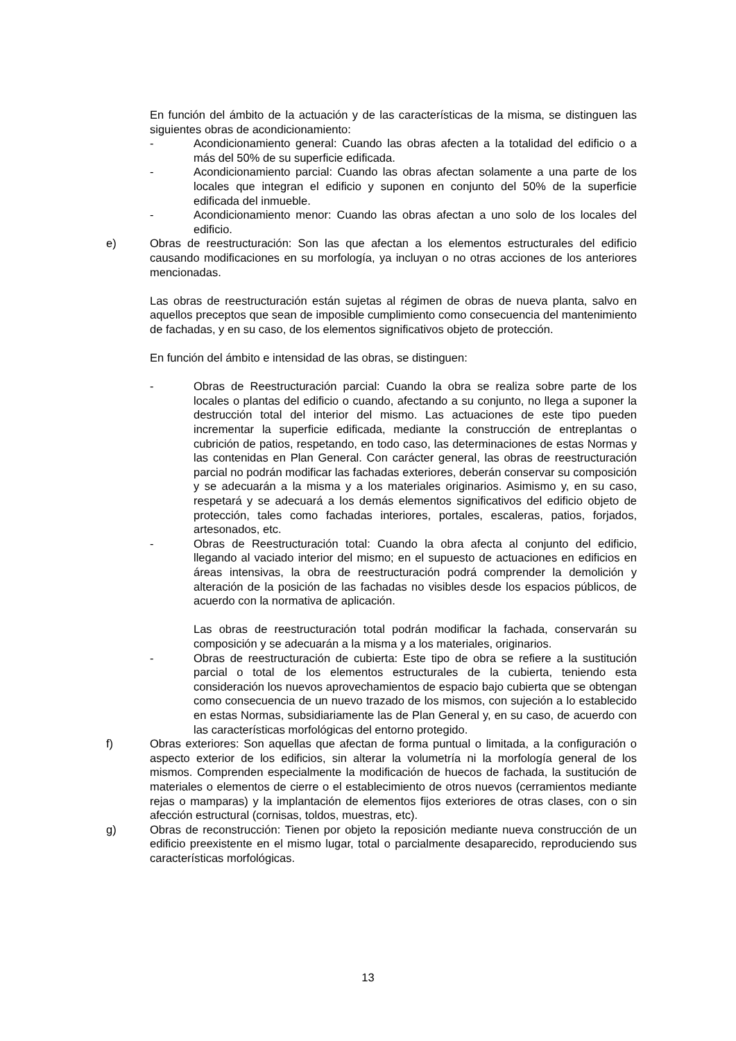En función del ámbito de la actuación y de las características de la misma, se distinguen las siguientes obras de acondicionamiento:
- Acondicionamiento general: Cuando las obras afecten a la totalidad del edificio o a más del 50% de su superficie edificada.
- Acondicionamiento parcial: Cuando las obras afectan solamente a una parte de los locales que integran el edificio y suponen en conjunto del 50% de la superficie edificada del inmueble.
- Acondicionamiento menor: Cuando las obras afectan a uno solo de los locales del edificio.
e) Obras de reestructuración: Son las que afectan a los elementos estructurales del edificio causando modificaciones en su morfología, ya incluyan o no otras acciones de los anteriores mencionadas.
Las obras de reestructuración están sujetas al régimen de obras de nueva planta, salvo en aquellos preceptos que sean de imposible cumplimiento como consecuencia del mantenimiento de fachadas, y en su caso, de los elementos significativos objeto de protección.
En función del ámbito e intensidad de las obras, se distinguen:
- Obras de Reestructuración parcial: Cuando la obra se realiza sobre parte de los locales o plantas del edificio o cuando, afectando a su conjunto, no llega a suponer la destrucción total del interior del mismo. Las actuaciones de este tipo pueden incrementar la superficie edificada, mediante la construcción de entreplantas o cubrición de patios, respetando, en todo caso, las determinaciones de estas Normas y las contenidas en Plan General. Con carácter general, las obras de reestructuración parcial no podrán modificar las fachadas exteriores, deberán conservar su composición y se adecuarán a la misma y a los materiales originarios. Asimismo y, en su caso, respetará y se adecuará a los demás elementos significativos del edificio objeto de protección, tales como fachadas interiores, portales, escaleras, patios, forjados, artesonados, etc.
- Obras de Reestructuración total: Cuando la obra afecta al conjunto del edificio, llegando al vaciado interior del mismo; en el supuesto de actuaciones en edificios en áreas intensivas, la obra de reestructuración podrá comprender la demolición y alteración de la posición de las fachadas no visibles desde los espacios públicos, de acuerdo con la normativa de aplicación.
Las obras de reestructuración total podrán modificar la fachada, conservarán su composición y se adecuarán a la misma y a los materiales, originarios.
- Obras de reestructuración de cubierta: Este tipo de obra se refiere a la sustitución parcial o total de los elementos estructurales de la cubierta, teniendo esta consideración los nuevos aprovechamientos de espacio bajo cubierta que se obtengan como consecuencia de un nuevo trazado de los mismos, con sujeción a lo establecido en estas Normas, subsidiariamente las de Plan General y, en su caso, de acuerdo con las características morfológicas del entorno protegido.
f) Obras exteriores: Son aquellas que afectan de forma puntual o limitada, a la configuración o aspecto exterior de los edificios, sin alterar la volumetría ni la morfología general de los mismos. Comprenden especialmente la modificación de huecos de fachada, la sustitución de materiales o elementos de cierre o el establecimiento de otros nuevos (cerramientos mediante rejas o mamparas) y la implantación de elementos fijos exteriores de otras clases, con o sin afección estructural (cornisas, toldos, muestras, etc).
g) Obras de reconstrucción: Tienen por objeto la reposición mediante nueva construcción de un edificio preexistente en el mismo lugar, total o parcialmente desaparecido, reproduciendo sus características morfológicas.
13